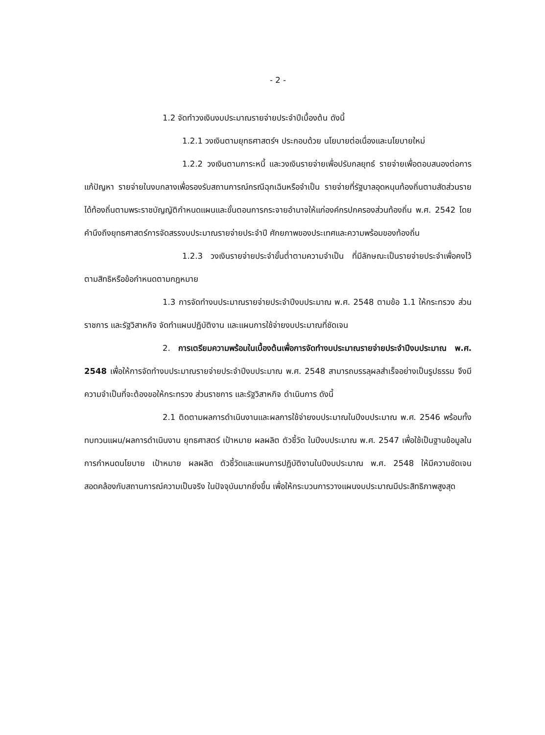- 2 -
1.2 จัดทำวงเงินงบประมาณรายจ่ายประจำปีเบื้องต้น ดังนี้
1.2.1 วงเงินตามยุทธศาสตร์ฯ ประกอบด้วย นโยบายต่อเนื่องและนโยบายใหม่
1.2.2 วงเงินตามภาระหนี้ และวงเงินรายจ่ายเพื่อปรับกลยุทธ์ รายจ่ายเพื่อตอบสนองต่อการแก้ปัญหา รายจ่ายในงบกลางเพื่อรองรับสถานการณ์กรณีฉุกเฉินหรือจำเป็น รายจ่ายที่รัฐบาลอุดหนุนท้องถิ่นตามสัดส่วนรายได้ท้องถิ่นตามพระราชบัญญัติกำหนดแผนและขั้นตอนการกระจายอำนาจให้แก่องค์กรปกครองส่วนท้องถิ่น พ.ศ. 2542 โดยคำนึงถึงยุทธศาสตร์การจัดสรรงบประมาณรายจ่ายประจำปี ศักยภาพของประเทศและความพร้อมของท้องถิ่น
1.2.3 วงเงินรายจ่ายประจำขั้นต่ำตามความจำเป็น ที่มีลักษณะเป็นรายจ่ายประจำเพื่อคงไว้ตามสิทธิหรือข้อกำหนดตามกฎหมาย
1.3 การจัดทำงบประมาณรายจ่ายประจำปีงบประมาณ พ.ศ. 2548 ตามข้อ 1.1 ให้กระทรวง ส่วนราชการ และรัฐวิสาหกิจ จัดทำแผนปฏิบัติงาน และแผนการใช้จ่ายงบประมาณที่ชัดเจน
2. การเตรียมความพร้อมในเบื้องต้นเพื่อการจัดทำงบประมาณรายจ่ายประจำปีงบประมาณ พ.ศ. 2548 เพื่อให้การจัดทำงบประมาณรายจ่ายประจำปีงบประมาณ พ.ศ. 2548 สามารถบรรลุผลสำเร็จอย่างเป็นรูปธรรม จึงมีความจำเป็นที่จะต้องขอให้กระทรวง ส่วนราชการ และรัฐวิสาหกิจ ดำเนินการ ดังนี้
2.1 ติดตามผลการดำเนินงานและผลการใช้จ่ายงบประมาณในปีงบประมาณ พ.ศ. 2546 พร้อมทั้งทบทวนแผน/ผลการดำเนินงาน ยุทธศาสตร์ เป้าหมาย ผลผลิต ตัวชี้วัด ในปีงบประมาณ พ.ศ. 2547 เพื่อใช้เป็นฐานข้อมูลในการกำหนดนโยบาย เป้าหมาย ผลผลิต ตัวชี้วัดและแผนการปฏิบัติงานในปีงบประมาณ พ.ศ. 2548 ให้มีความชัดเจนสอดคล้องกับสถานการณ์ความเป็นจริง ในปัจจุบันมากยิ่งขึ้น เพื่อให้กระบวนการวางแผนงบประมาณมีประสิทธิภาพสูงสุด